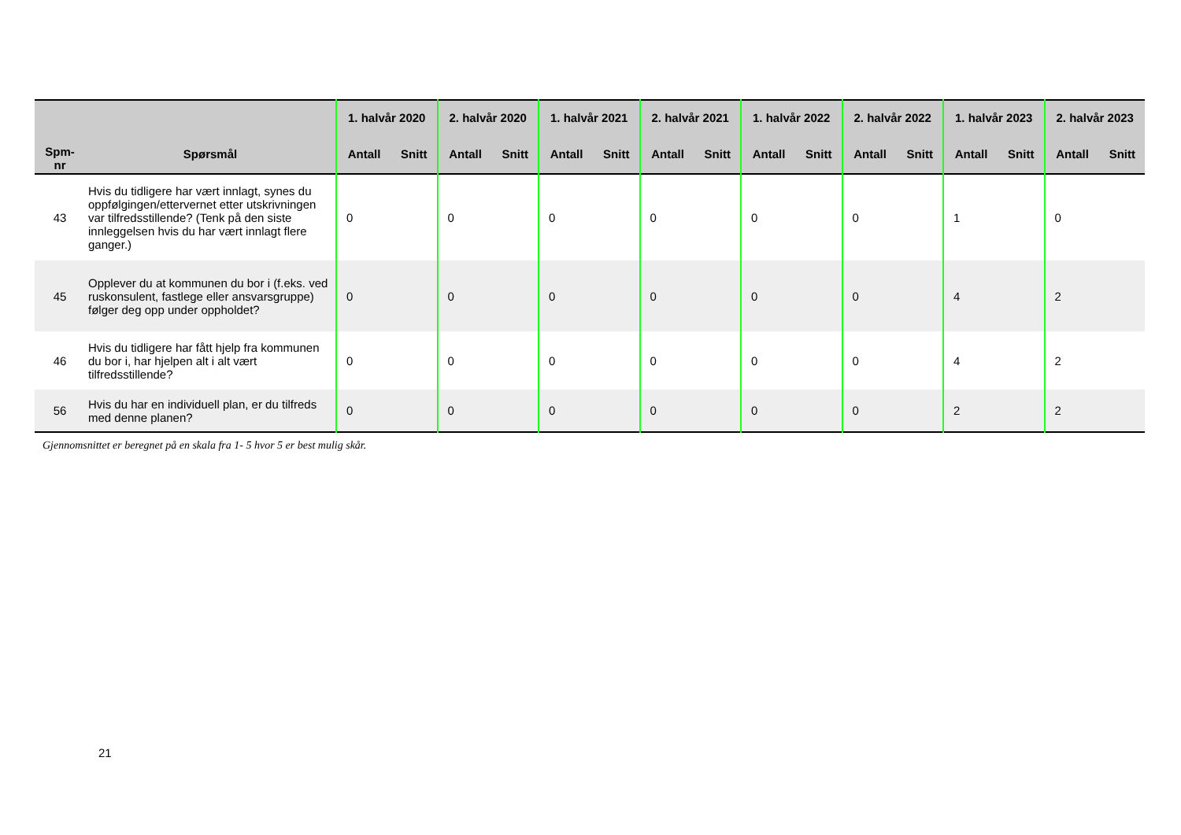| Spm- nr | Spørsmål | 1. halvår 2020 | | 2. halvår 2020 | | 1. halvår 2021 | | 2. halvår 2021 | | 1. halvår 2022 | | 2. halvår 2022 | | 1. halvår 2023 | | 2. halvår 2023 | |
| --- | --- | --- | --- | --- | --- | --- | --- | --- | --- | --- | --- | --- | --- | --- | --- | --- | --- |
| | | Antall | Snitt | Antall | Snitt | Antall | Snitt | Antall | Snitt | Antall | Snitt | Antall | Snitt | Antall | Snitt | Antall | Snitt |
| 43 | Hvis du tidligere har vært innlagt, synes du oppfølgingen/ettervernet etter utskrivningen var tilfredsstillende? (Tenk på den siste innleggelsen hvis du har vært innlagt flere ganger.) | 0 | | 0 | | 0 | | 0 | | 0 | | 0 | | 1 | | 0 | |
| 45 | Opplever du at kommunen du bor i (f.eks. ved ruskonsulent, fastlege eller ansvarsgruppe) følger deg opp under oppholdet? | 0 | | 0 | | 0 | | 0 | | 0 | | 0 | | 4 | | 2 | |
| 46 | Hvis du tidligere har fått hjelp fra kommunen du bor i, har hjelpen alt i alt vært tilfredsstillende? | 0 | | 0 | | 0 | | 0 | | 0 | | 0 | | 4 | | 2 | |
| 56 | Hvis du har en individuell plan, er du tilfreds med denne planen? | 0 | | 0 | | 0 | | 0 | | 0 | | 0 | | 2 | | 2 | |
Gjennomsnittet er beregnet på en skala fra 1- 5 hvor 5 er best mulig skår.
21